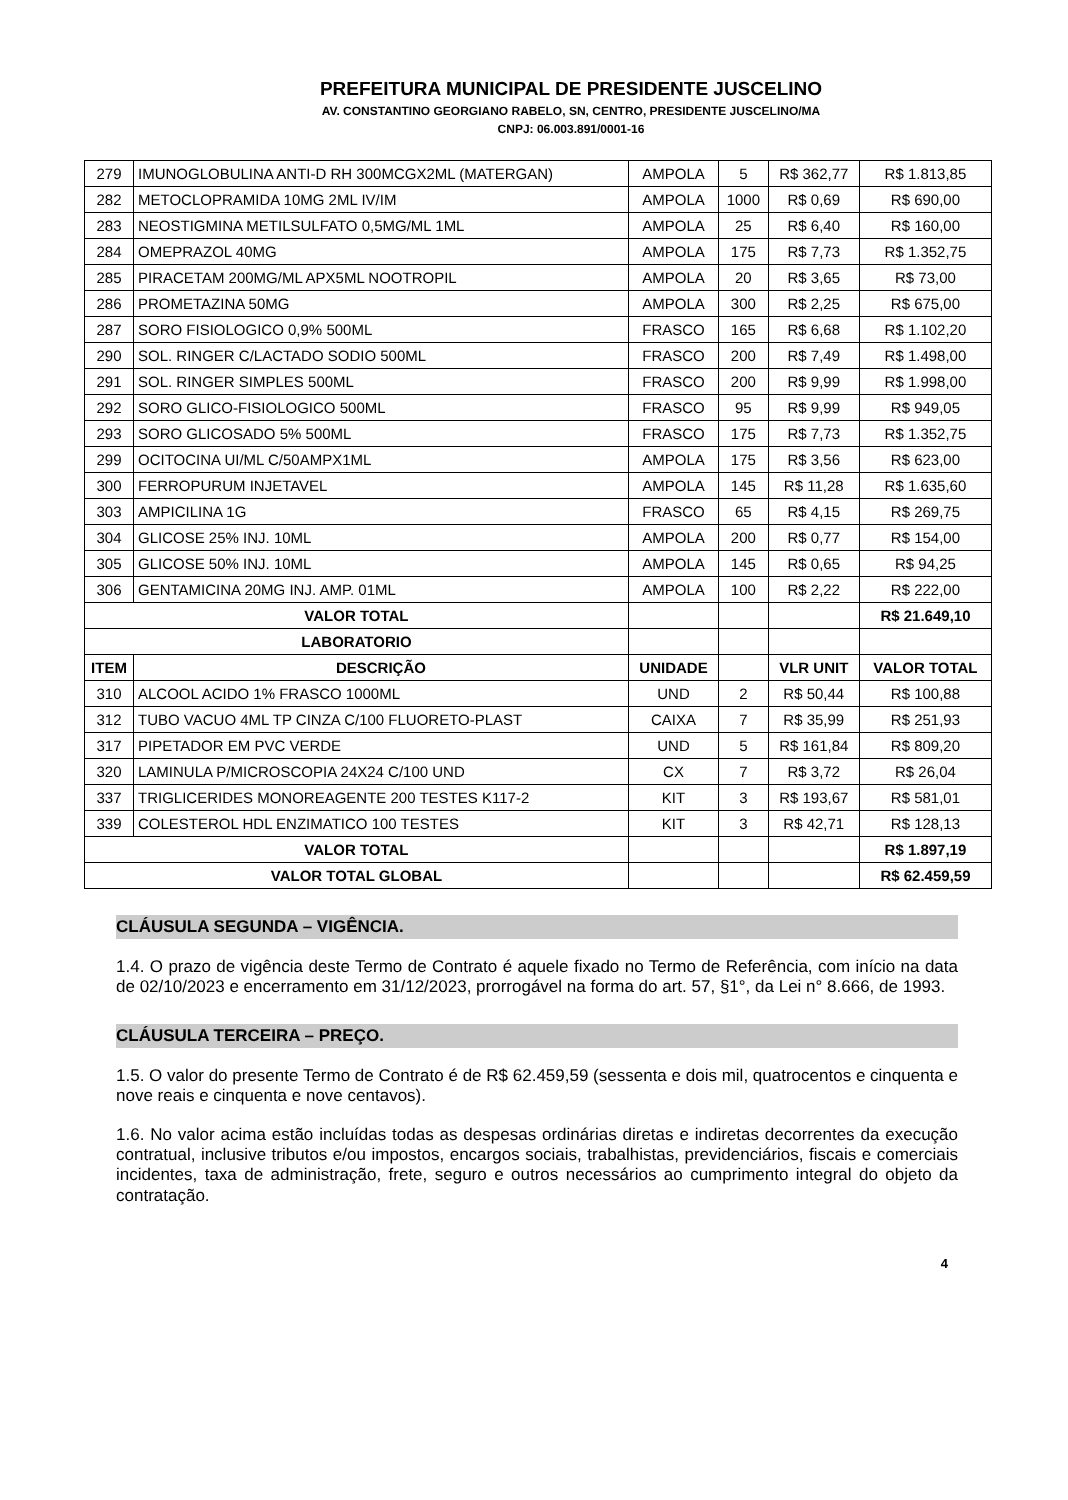PREFEITURA MUNICIPAL DE PRESIDENTE JUSCELINO
AV. CONSTANTINO GEORGIANO RABELO, SN, CENTRO, PRESIDENTE JUSCELINO/MA
CNPJ: 06.003.891/0001-16
| 279 | IMUNOGLOBULINA ANTI-D RH 300MCGX2ML (MATERGAN) | AMPOLA | 5 | R$ 362,77 | R$ 1.813,85 |
| 282 | METOCLOPRAMIDA 10MG 2ML IV/IM | AMPOLA | 1000 | R$ 0,69 | R$ 690,00 |
| 283 | NEOSTIGMINA METILSULFATO 0,5MG/ML 1ML | AMPOLA | 25 | R$ 6,40 | R$ 160,00 |
| 284 | OMEPRAZOL 40MG | AMPOLA | 175 | R$ 7,73 | R$ 1.352,75 |
| 285 | PIRACETAM 200MG/ML APX5ML NOOTROPIL | AMPOLA | 20 | R$ 3,65 | R$ 73,00 |
| 286 | PROMETAZINA 50MG | AMPOLA | 300 | R$ 2,25 | R$ 675,00 |
| 287 | SORO FISIOLOGICO 0,9% 500ML | FRASCO | 165 | R$ 6,68 | R$ 1.102,20 |
| 290 | SOL. RINGER C/LACTADO SODIO 500ML | FRASCO | 200 | R$ 7,49 | R$ 1.498,00 |
| 291 | SOL. RINGER SIMPLES 500ML | FRASCO | 200 | R$ 9,99 | R$ 1.998,00 |
| 292 | SORO GLICO-FISIOLOGICO 500ML | FRASCO | 95 | R$ 9,99 | R$ 949,05 |
| 293 | SORO GLICOSADO 5% 500ML | FRASCO | 175 | R$ 7,73 | R$ 1.352,75 |
| 299 | OCITOCINA UI/ML C/50AMPX1ML | AMPOLA | 175 | R$ 3,56 | R$ 623,00 |
| 300 | FERROPURUM INJETAVEL | AMPOLA | 145 | R$ 11,28 | R$ 1.635,60 |
| 303 | AMPICILINA 1G | FRASCO | 65 | R$ 4,15 | R$ 269,75 |
| 304 | GLICOSE 25% INJ. 10ML | AMPOLA | 200 | R$ 0,77 | R$ 154,00 |
| 305 | GLICOSE 50% INJ. 10ML | AMPOLA | 145 | R$ 0,65 | R$ 94,25 |
| 306 | GENTAMICINA 20MG INJ. AMP. 01ML | AMPOLA | 100 | R$ 2,22 | R$ 222,00 |
| VALOR TOTAL | | | | | R$ 21.649,10 |
| LABORATORIO | | | | | |
| ITEM | DESCRIÇÃO | UNIDADE | | VLR UNIT | VALOR TOTAL |
| 310 | ALCOOL ACIDO 1% FRASCO 1000ML | UND | 2 | R$ 50,44 | R$ 100,88 |
| 312 | TUBO VACUO 4ML TP CINZA C/100 FLUORETO-PLAST | CAIXA | 7 | R$ 35,99 | R$ 251,93 |
| 317 | PIPETADOR EM PVC VERDE | UND | 5 | R$ 161,84 | R$ 809,20 |
| 320 | LAMINULA P/MICROSCOPIA 24X24 C/100 UND | CX | 7 | R$ 3,72 | R$ 26,04 |
| 337 | TRIGLICERIDES MONOREAGENTE 200 TESTES K117-2 | KIT | 3 | R$ 193,67 | R$ 581,01 |
| 339 | COLESTEROL HDL ENZIMATICO 100 TESTES | KIT | 3 | R$ 42,71 | R$ 128,13 |
| VALOR TOTAL | | | | | R$ 1.897,19 |
| VALOR TOTAL GLOBAL | | | | | R$ 62.459,59 |
CLÁUSULA SEGUNDA – VIGÊNCIA.
1.4. O prazo de vigência deste Termo de Contrato é aquele fixado no Termo de Referência, com início na data de 02/10/2023 e encerramento em 31/12/2023, prorrogável na forma do art. 57, §1°, da Lei n° 8.666, de 1993.
CLÁUSULA TERCEIRA – PREÇO.
1.5. O valor do presente Termo de Contrato é de R$ 62.459,59 (sessenta e dois mil, quatrocentos e cinquenta e nove reais e cinquenta e nove centavos).
1.6. No valor acima estão incluídas todas as despesas ordinárias diretas e indiretas decorrentes da execução contratual, inclusive tributos e/ou impostos, encargos sociais, trabalhistas, previdenciários, fiscais e comerciais incidentes, taxa de administração, frete, seguro e outros necessários ao cumprimento integral do objeto da contratação.
4